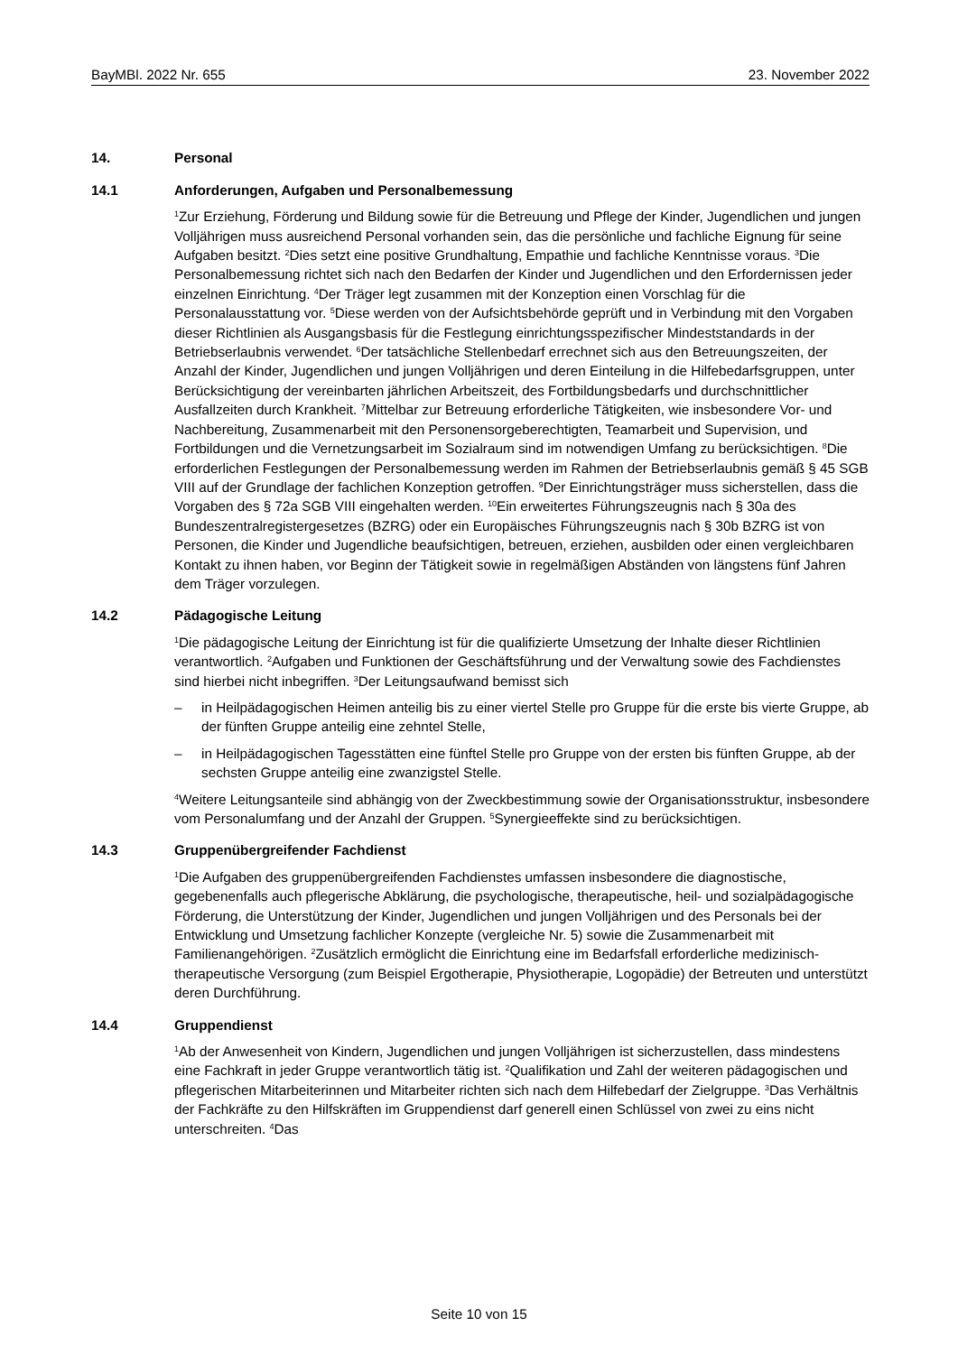BayMBl. 2022 Nr. 655 23. November 2022
14. Personal
14.1 Anforderungen, Aufgaben und Personalbemessung
<sup>1</sup> Zur Erziehung, Förderung und Bildung sowie für die Betreuung und Pflege der Kinder, Jugendlichen und jungen Volljährigen muss ausreichend Personal vorhanden sein, das die persönliche und fachliche Eignung für seine Aufgaben besitzt. <sup>2</sup>Dies setzt eine positive Grundhaltung, Empathie und fachliche Kenntnisse voraus. <sup>3</sup>Die Personalbemessung richtet sich nach den Bedarfen der Kinder und Jugendlichen und den Erfordernissen jeder einzelnen Einrichtung. <sup>4</sup>Der Träger legt zusammen mit der Konzeption einen Vorschlag für die Personalausstattung vor. <sup>5</sup>Diese werden von der Aufsichtsbehörde geprüft und in Verbindung mit den Vorgaben dieser Richtlinien als Ausgangsbasis für die Festlegung einrichtungsspezifischer Mindeststandards in der Betriebserlaubnis verwendet. <sup>6</sup>Der tatsächliche Stellenbedarf errechnet sich aus den Betreuungszeiten, der Anzahl der Kinder, Jugendlichen und jungen Volljährigen und deren Einteilung in die Hilfebedarfsgruppen, unter Berücksichtigung der vereinbarten jährlichen Arbeitszeit, des Fortbildungsbedarfs und durchschnittlicher Ausfallzeiten durch Krankheit. <sup>7</sup>Mittelbar zur Betreuung erforderliche Tätigkeiten, wie insbesondere Vor- und Nachbereitung, Zusammenarbeit mit den Personensorgeberechtigten, Teamarbeit und Supervision, und Fortbildungen und die Vernetzungsarbeit im Sozialraum sind im notwendigen Umfang zu berücksichtigen. <sup>8</sup>Die erforderlichen Festlegungen der Personalbemessung werden im Rahmen der Betriebserlaubnis gemäß § 45 SGB VIII auf der Grundlage der fachlichen Konzeption getroffen. <sup>9</sup>Der Einrichtungsträger muss sicherstellen, dass die Vorgaben des § 72a SGB VIII eingehalten werden. <sup>10</sup>Ein erweitertes Führungszeugnis nach § 30a des Bundeszentralregistergesetzes (BZRG) oder ein Europäisches Führungszeugnis nach § 30b BZRG ist von Personen, die Kinder und Jugendliche beaufsichtigen, betreuen, erziehen, ausbilden oder einen vergleichbaren Kontakt zu ihnen haben, vor Beginn der Tätigkeit sowie in regelmäßigen Abständen von längstens fünf Jahren dem Träger vorzulegen.
14.2 Pädagogische Leitung
<sup>1</sup> Die pädagogische Leitung der Einrichtung ist für die qualifizierte Umsetzung der Inhalte dieser Richtlinien verantwortlich. <sup>2</sup>Aufgaben und Funktionen der Geschäftsführung und der Verwaltung sowie des Fachdienstes sind hierbei nicht inbegriffen. <sup>3</sup>Der Leitungsaufwand bemisst sich
– in Heilpädagogischen Heimen anteilig bis zu einer viertel Stelle pro Gruppe für die erste bis vierte Gruppe, ab der fünften Gruppe anteilig eine zehntel Stelle,
– in Heilpädagogischen Tagesstätten eine fünftel Stelle pro Gruppe von der ersten bis fünften Gruppe, ab der sechsten Gruppe anteilig eine zwanzigstel Stelle.
<sup>4</sup> Weitere Leitungsanteile sind abhängig von der Zweckbestimmung sowie der Organisationsstruktur, insbesondere vom Personalumfang und der Anzahl der Gruppen. <sup>5</sup>Synergieeffekte sind zu berücksichtigen.
14.3 Gruppenübergreifender Fachdienst
<sup>1</sup> Die Aufgaben des gruppenübergreifenden Fachdienstes umfassen insbesondere die diagnostische, gegebenenfalls auch pflegerische Abklärung, die psychologische, therapeutische, heil- und sozialpädagogische Förderung, die Unterstützung der Kinder, Jugendlichen und jungen Volljährigen und des Personals bei der Entwicklung und Umsetzung fachlicher Konzepte (vergleiche Nr. 5) sowie die Zusammenarbeit mit Familienangehörigen. <sup>2</sup>Zusätzlich ermöglicht die Einrichtung eine im Bedarfsfall erforderliche medizinisch-therapeutische Versorgung (zum Beispiel Ergotherapie, Physiotherapie, Logopädie) der Betreuten und unterstützt deren Durchführung.
14.4 Gruppendienst
<sup>1</sup> Ab der Anwesenheit von Kindern, Jugendlichen und jungen Volljährigen ist sicherzustellen, dass mindestens eine Fachkraft in jeder Gruppe verantwortlich tätig ist. <sup>2</sup>Qualifikation und Zahl der weiteren pädagogischen und pflegerischen Mitarbeiterinnen und Mitarbeiter richten sich nach dem Hilfebedarf der Zielgruppe. <sup>3</sup>Das Verhältnis der Fachkräfte zu den Hilfskräften im Gruppendienst darf generell einen Schlüssel von zwei zu eins nicht unterschreiten. <sup>4</sup>Das
Seite 10 von 15